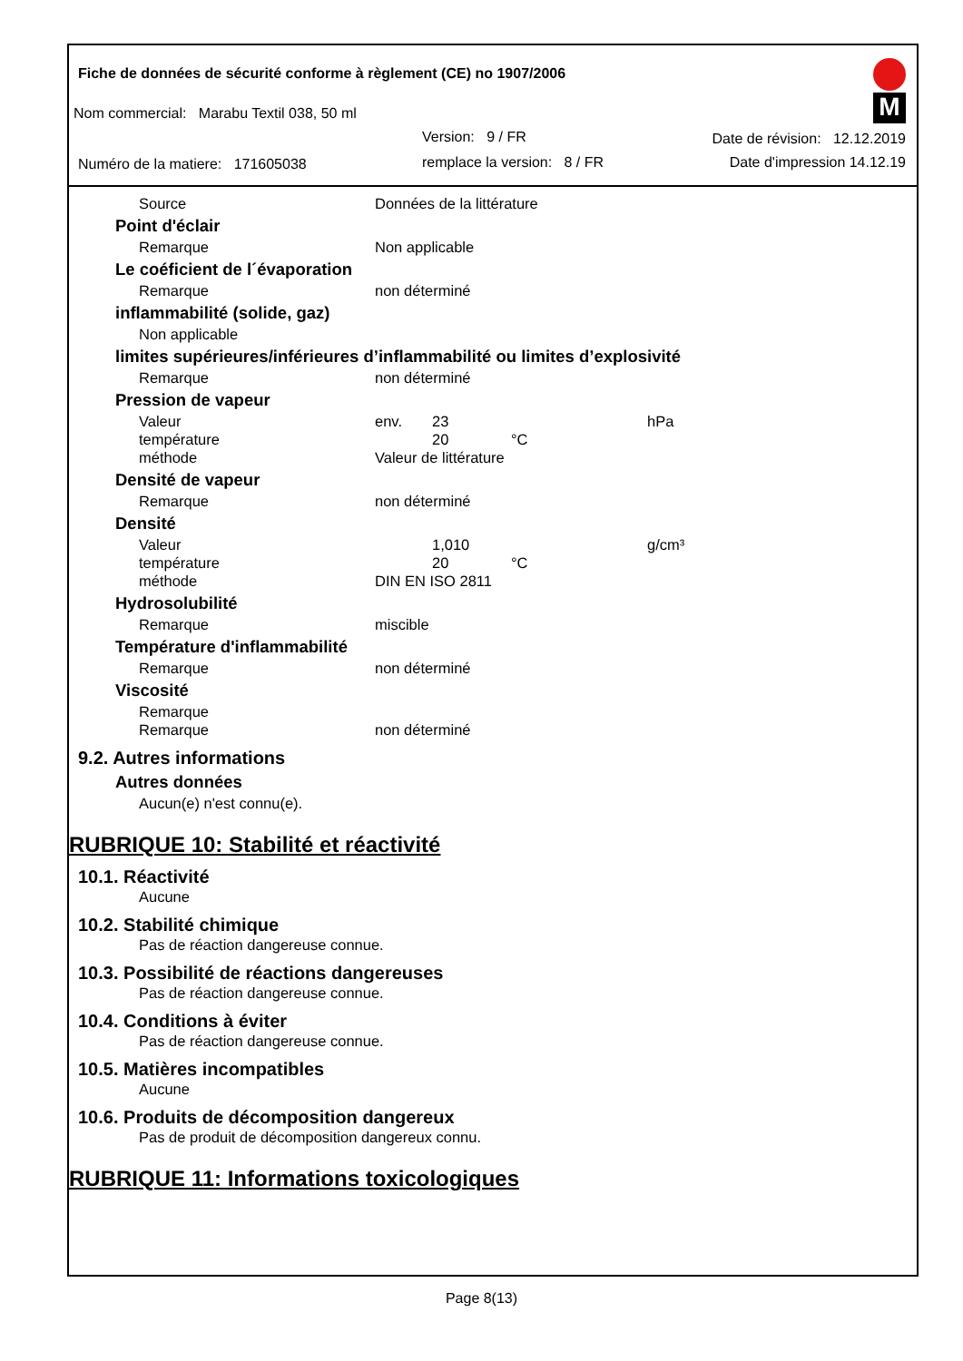Fiche de données de sécurité conforme à règlement (CE) no 1907/2006
Nom commercial: Marabu Textil 038, 50 ml
Version: 9 / FR Date de révision: 12.12.2019
Numéro de la matiere: 171605038
remplace la version: 8 / FR Date d'impression 14.12.19
M
Source Données de la littérature
Point d'éclair
Remarque Non applicable
Le coéficient de l´évaporation
Remarque non déterminé
inflammabilité (solide, gaz)
Non applicable
limites supérieures/inférieures d’inflammabilité ou limites d’explosivité
Remarque non déterminé
Pression de vapeur
Valeur env. 23 hPa
température 20 °C
méthode Valeur de littérature
Densité de vapeur
Remarque non déterminé
Densité
Valeur 1,010 g/cm³
température 20 °C
méthode DIN EN ISO 2811
Hydrosolubilité
Remarque miscible
Température d'inflammabilité
Remarque non déterminé
Viscosité
Remarque
Remarque non déterminé
9.2. Autres informations
Autres données
Aucun(e) n'est connu(e).
RUBRIQUE 10: Stabilité et réactivité
10.1. Réactivité
Aucune
10.2. Stabilité chimique
Pas de réaction dangereuse connue.
10.3. Possibilité de réactions dangereuses
Pas de réaction dangereuse connue.
10.4. Conditions à éviter
Pas de réaction dangereuse connue.
10.5. Matières incompatibles
Aucune
10.6. Produits de décomposition dangereux
Pas de produit de décomposition dangereux connu.
RUBRIQUE 11: Informations toxicologiques
Page 8(13)